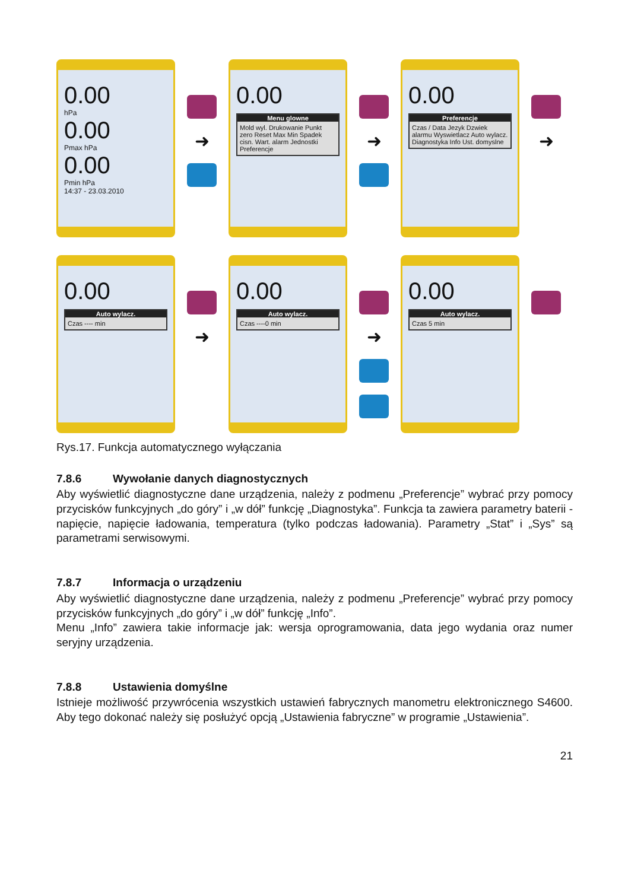0.00
hPa
0.00
Pmax hPa
0.00
Pmin hPa
14:37 - 23.03.2010
➜
0.00
Menu glowne
Mold wyl. Drukowanie Punkt zero Reset Max Min Spadek cisn. Wart. alarm Jednostki Preferencje
➜
0.00
Preferencje
Czas / Data Jezyk Dzwiek alarmu Wyswietlacz Auto wylacz. Diagnostyka Info Ust. domyslne
➜
0.00
Auto wylacz.
Czas ---- min
➜
0.00
Auto wylacz.
Czas ----0 min
➜
0.00
Auto wylacz.
Czas 5 min
Rys.17. Funkcja automatycznego wyłączania
7.8.6 Wywołanie danych diagnostycznych
Aby wyświetlić diagnostyczne dane urządzenia, należy z podmenu „Preferencje” wybrać przy pomocy przycisków funkcyjnych „do góry” i „w dół” funkcję „Diagnostyka”. Funkcja ta zawiera parametry baterii - napięcie, napięcie ładowania, temperatura (tylko podczas ładowania). Parametry „Stat” i „Sys” są parametrami serwisowymi.
7.8.7 Informacja o urządzeniu
Aby wyświetlić diagnostyczne dane urządzenia, należy z podmenu „Preferencje” wybrać przy pomocy przycisków funkcyjnych „do góry” i „w dół” funkcję „Info”.
Menu „Info” zawiera takie informacje jak: wersja oprogramowania, data jego wydania oraz numer seryjny urządzenia.
7.8.8 Ustawienia domyślne
Istnieje możliwość przywrócenia wszystkich ustawień fabrycznych manometru elektronicznego S4600. Aby tego dokonać należy się posłużyć opcją „Ustawienia fabryczne” w programie „Ustawienia”.
21